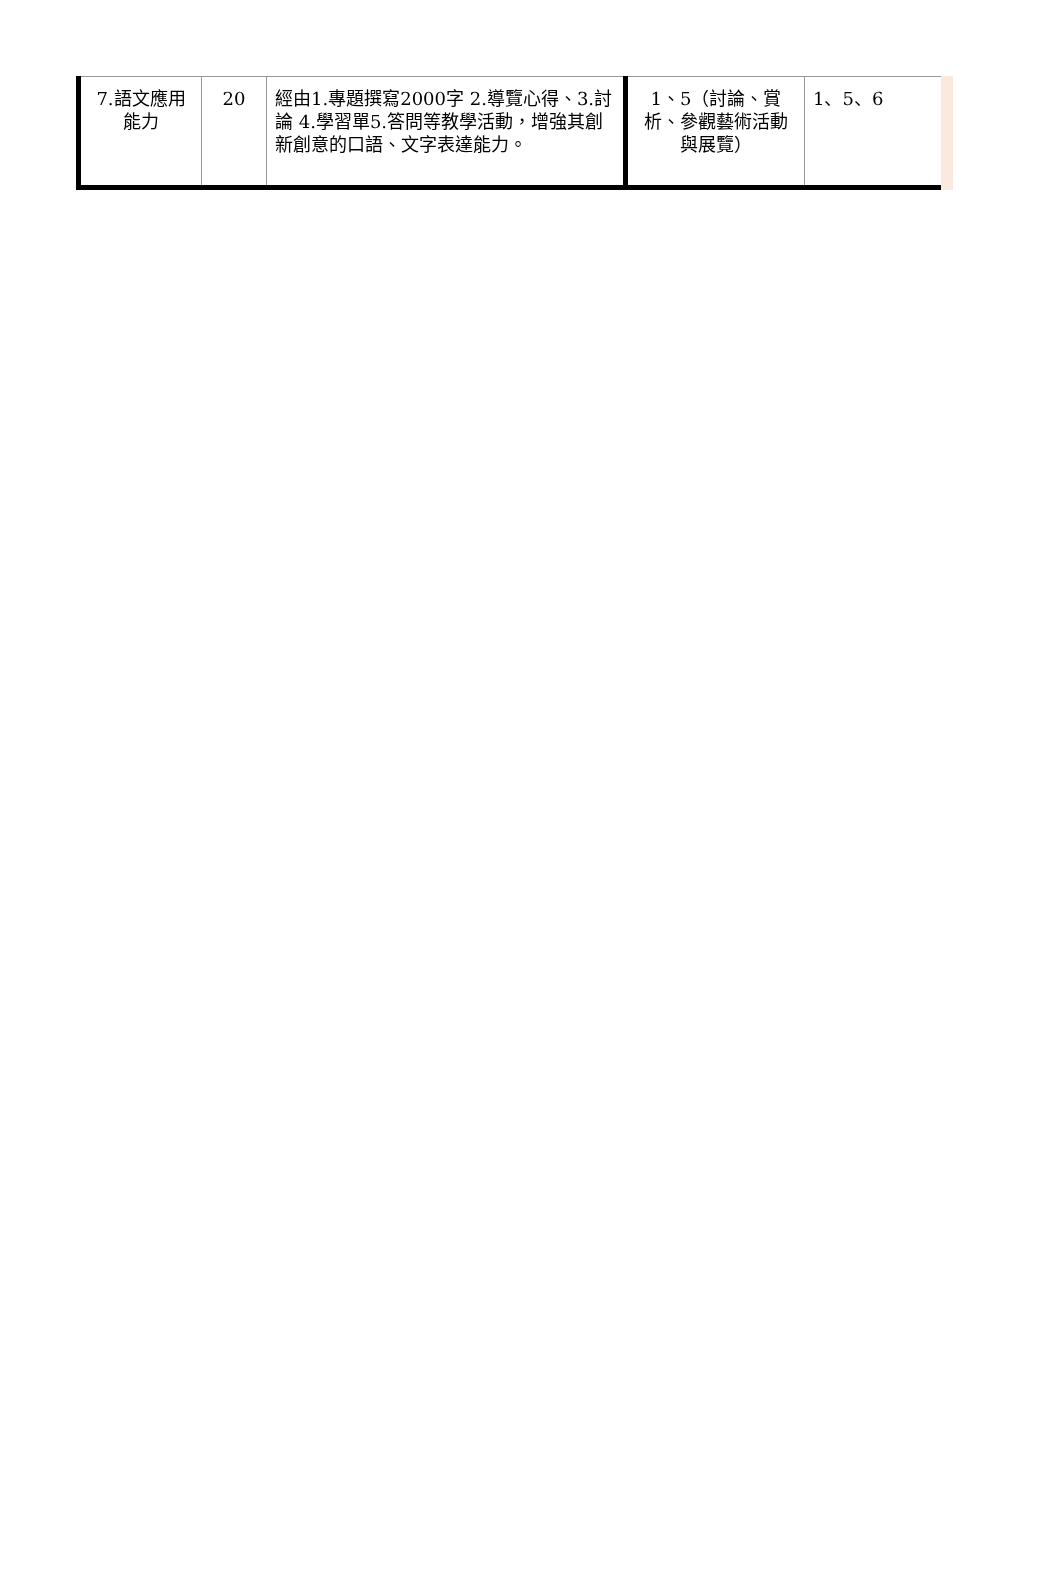| 7.語文應用能力 | 20 | 經由1.專題撰寫2000字 2.導覽心得、3.討論 4.學習單5.答問等教學活動，增強其創新創意的口語、文字表達能力。 | 1、5（討論、賞析、參觀藝術活動與展覽） | 1、5、6 |